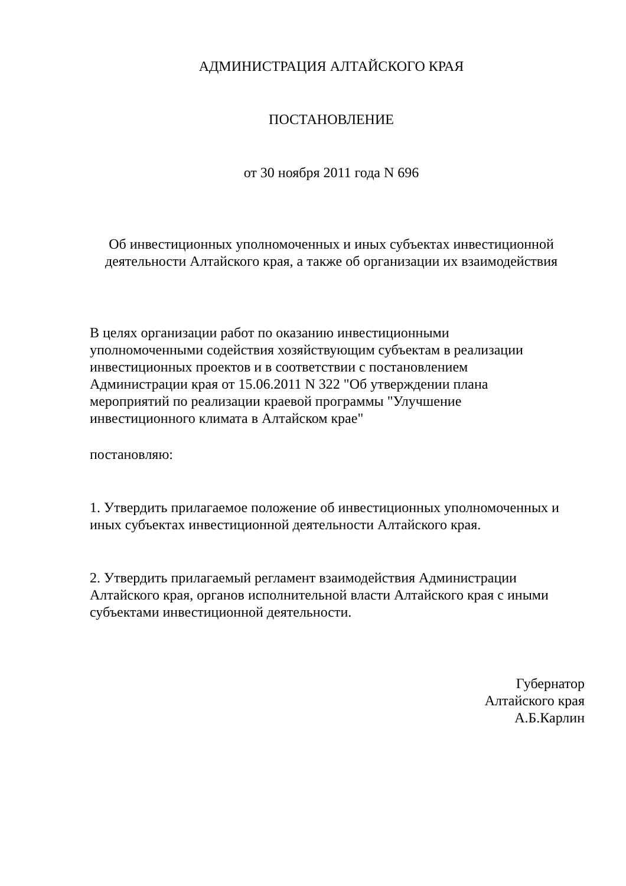АДМИНИСТРАЦИЯ АЛТАЙСКОГО КРАЯ
ПОСТАНОВЛЕНИЕ
от 30 ноября 2011 года N 696
Об инвестиционных уполномоченных и иных субъектах инвестиционной
деятельности Алтайского края, а также об организации их взаимодействия
В целях организации работ по оказанию инвестиционными уполномоченными содействия хозяйствующим субъектам в реализации инвестиционных проектов и в соответствии с постановлением Администрации края от 15.06.2011 N 322 "Об утверждении плана мероприятий по реализации краевой программы "Улучшение инвестиционного климата в Алтайском крае"
постановляю:
1. Утвердить прилагаемое положение об инвестиционных уполномоченных и иных субъектах инвестиционной деятельности Алтайского края.
2. Утвердить прилагаемый регламент взаимодействия Администрации Алтайского края, органов исполнительной власти Алтайского края с иными субъектами инвестиционной деятельности.
Губернатор
Алтайского края
А.Б.Карлин